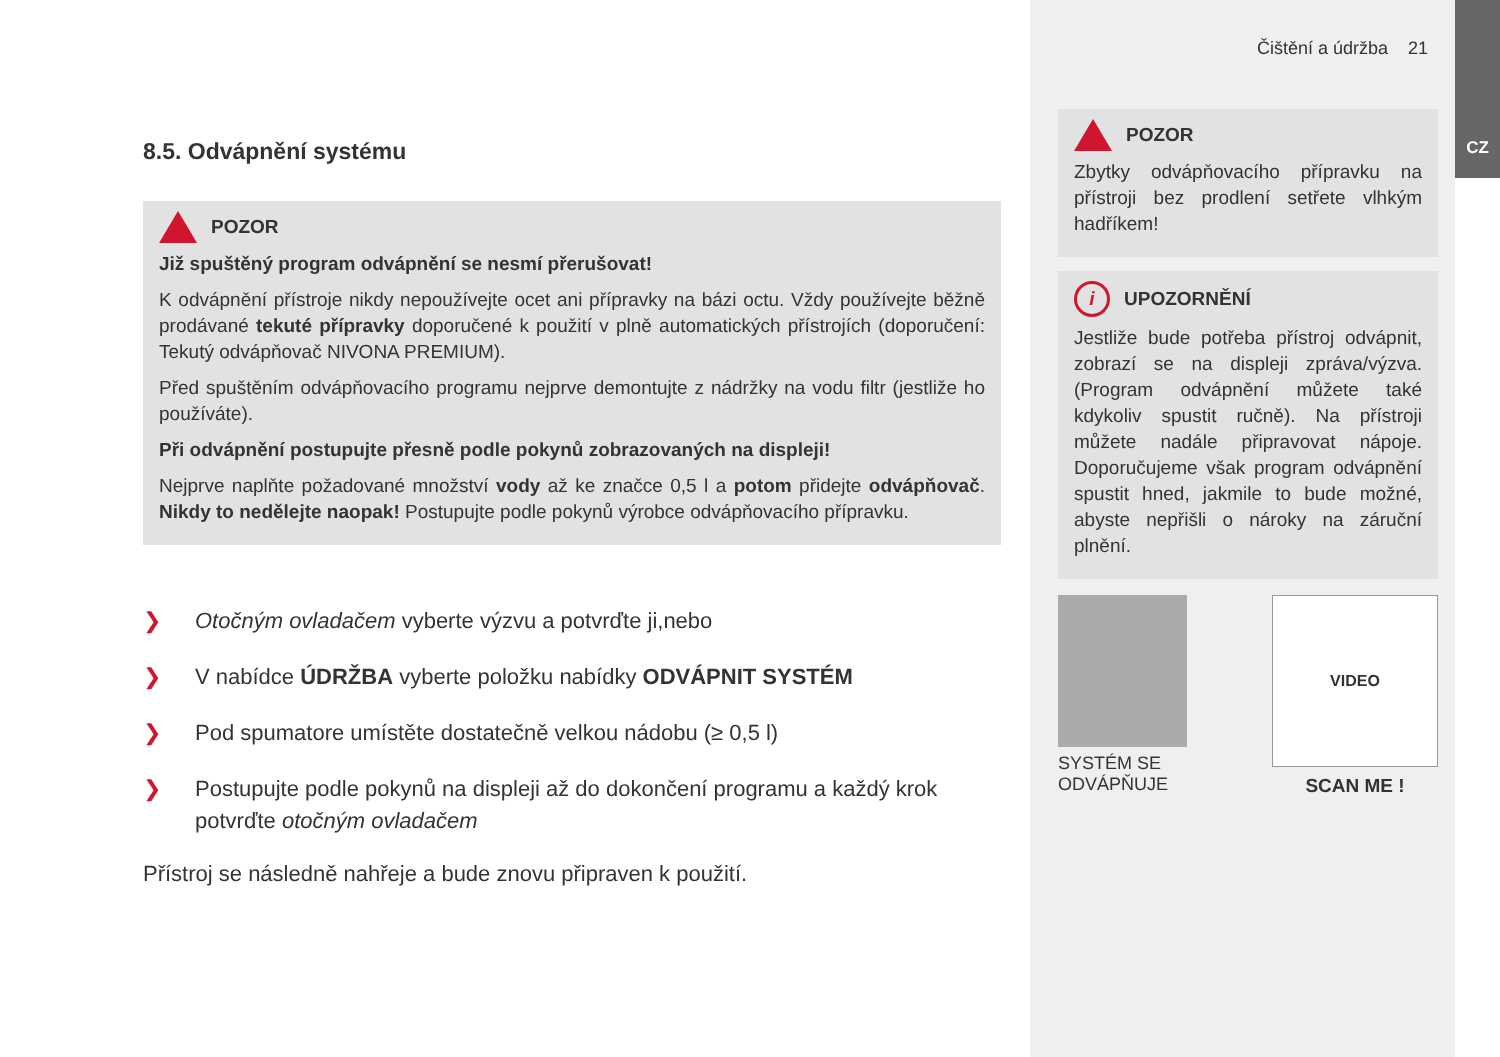CZ
8.5. Odvápnění systému
POZOR
Již spuštěný program odvápnění se nesmí přerušovat!
K odvápnění přístroje nikdy nepoužívejte ocet ani přípravky na bázi octu. Vždy používejte běžně prodávané tekuté přípravky doporučené k použití v plně automatických přístrojích (doporučení: Tekutý odvápňovač NIVONA PREMIUM).
Před spuštěním odvápňovacího programu nejprve demontujte z nádržky na vodu filtr (jestliže ho používáte).
Při odvápnění postupujte přesně podle pokynů zobrazovaných na displeji!
Nejprve naplňte požadované množství vody až ke značce 0,5 l a potom přidejte odvápňovač. Nikdy to nedělejte naopak! Postupujte podle pokynů výrobce odvápňovacího přípravku.
❯ Otočným ovladačem vyberte výzvu a potvrďte ji,nebo
❯ V nabídce ÚDRŽBA vyberte položku nabídky ODVÁPNIT SYSTÉM
❯ Pod spumatore umístěte dostatečně velkou nádobu (≥ 0,5 l)
❯ Postupujte podle pokynů na displeji až do dokončení programu a každý krok potvrďte otočným ovladačem
Přístroj se následně nahřeje a bude znovu připraven k použití.
Čištění a údržba 21
POZOR
Zbytky odvápňovacího přípravku na přístroji bez prodlení setřete vlhkým hadříkem!
i UPOZORNĚNÍ
Jestliže bude potřeba přístroj odvápnit, zobrazí se na displeji zpráva/výzva. (Program odvápnění můžete také kdykoliv spustit ručně). Na přístroji můžete nadále připravovat nápoje. Doporučujeme však program odvápnění spustit hned, jakmile to bude možné, abyste nepřišli o nároky na záruční plnění.
SYSTÉM SE
ODVÁPŇUJE
VIDEO
SCAN ME !